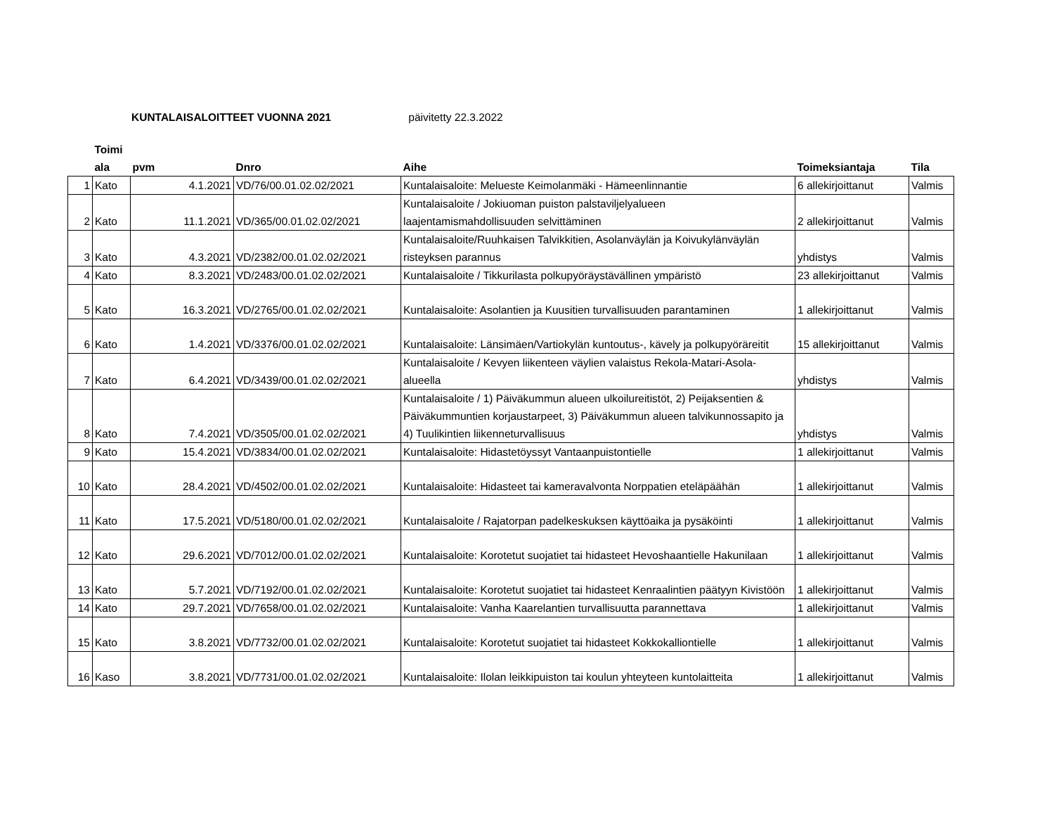KUNTALAISALOITTEET VUONNA 2021 päivitetty 22.3.2022
| | Toimi ala | pvm | Dnro | Aihe | Toimeksiantaja | Tila |
| --- | --- | --- | --- | --- | --- | --- |
| 1 | Kato | 4.1.2021 | VD/76/00.01.02.02/2021 | Kuntalaisaloite: Melueste Keimolanmäki - Hämeenlinnantie | 6 allekirjoittanut | Valmis |
| 2 | Kato | 11.1.2021 | VD/365/00.01.02.02/2021 | Kuntalaisaloite / Jokiuoman puiston palstaviljelyalueen laajentamismahdollisuuden selvittäminen | 2 allekirjoittanut | Valmis |
| 3 | Kato | 4.3.2021 | VD/2382/00.01.02.02/2021 | Kuntalaisaloite/Ruuhkaisen Talvikkitien, Asolanväylän ja Koivukylänväylän risteyksen parannus | yhdistys | Valmis |
| 4 | Kato | 8.3.2021 | VD/2483/00.01.02.02/2021 | Kuntalaisaloite / Tikkurilasta polkupyöräystävällinen ympäristö | 23 allekirjoittanut | Valmis |
| 5 | Kato | 16.3.2021 | VD/2765/00.01.02.02/2021 | Kuntalaisaloite: Asolantien ja Kuusitien turvallisuuden parantaminen | 1 allekirjoittanut | Valmis |
| 6 | Kato | 1.4.2021 | VD/3376/00.01.02.02/2021 | Kuntalaisaloite: Länsimäen/Vartiokylän kuntoutus-, kävely ja polkupyöräreitit | 15 allekirjoittanut | Valmis |
| 7 | Kato | 6.4.2021 | VD/3439/00.01.02.02/2021 | Kuntalaisaloite / Kevyen liikenteen väylien valaistus Rekola-Matari-Asola-alueella | yhdistys | Valmis |
| 8 | Kato | 7.4.2021 | VD/3505/00.01.02.02/2021 | Kuntalaisaloite / 1) Päiväkummun alueen ulkoilureitistöt, 2) Peijaksentien & Päiväkummuntien korjaustarpeet, 3) Päiväkummun alueen talvikunnossapito ja 4) Tuulikintien liikenneturvallisuus | yhdistys | Valmis |
| 9 | Kato | 15.4.2021 | VD/3834/00.01.02.02/2021 | Kuntalaisaloite: Hidastetöyssyt Vantaanpuistontielle | 1 allekirjoittanut | Valmis |
| 10 | Kato | 28.4.2021 | VD/4502/00.01.02.02/2021 | Kuntalaisaloite: Hidasteet tai kameravalvonta Norppatien eteläpäähän | 1 allekirjoittanut | Valmis |
| 11 | Kato | 17.5.2021 | VD/5180/00.01.02.02/2021 | Kuntalaisaloite / Rajatorpan padelkeskuksen käyttöaika ja pysäköinti | 1 allekirjoittanut | Valmis |
| 12 | Kato | 29.6.2021 | VD/7012/00.01.02.02/2021 | Kuntalaisaloite: Korotetut suojatiet tai hidasteet Hevoshaantielle Hakunilaan | 1 allekirjoittanut | Valmis |
| 13 | Kato | 5.7.2021 | VD/7192/00.01.02.02/2021 | Kuntalaisaloite: Korotetut suojatiet tai hidasteet Kenraalintien päätyyn Kivistöön | 1 allekirjoittanut | Valmis |
| 14 | Kato | 29.7.2021 | VD/7658/00.01.02.02/2021 | Kuntalaisaloite: Vanha Kaarelantien turvallisuutta parannettava | 1 allekirjoittanut | Valmis |
| 15 | Kato | 3.8.2021 | VD/7732/00.01.02.02/2021 | Kuntalaisaloite: Korotetut suojatiet tai hidasteet Kokkokalliontielle | 1 allekirjoittanut | Valmis |
| 16 | Kaso | 3.8.2021 | VD/7731/00.01.02.02/2021 | Kuntalaisaloite: Ilolan leikkipuiston tai koulun yhteyteen kuntolaitteita | 1 allekirjoittanut | Valmis |